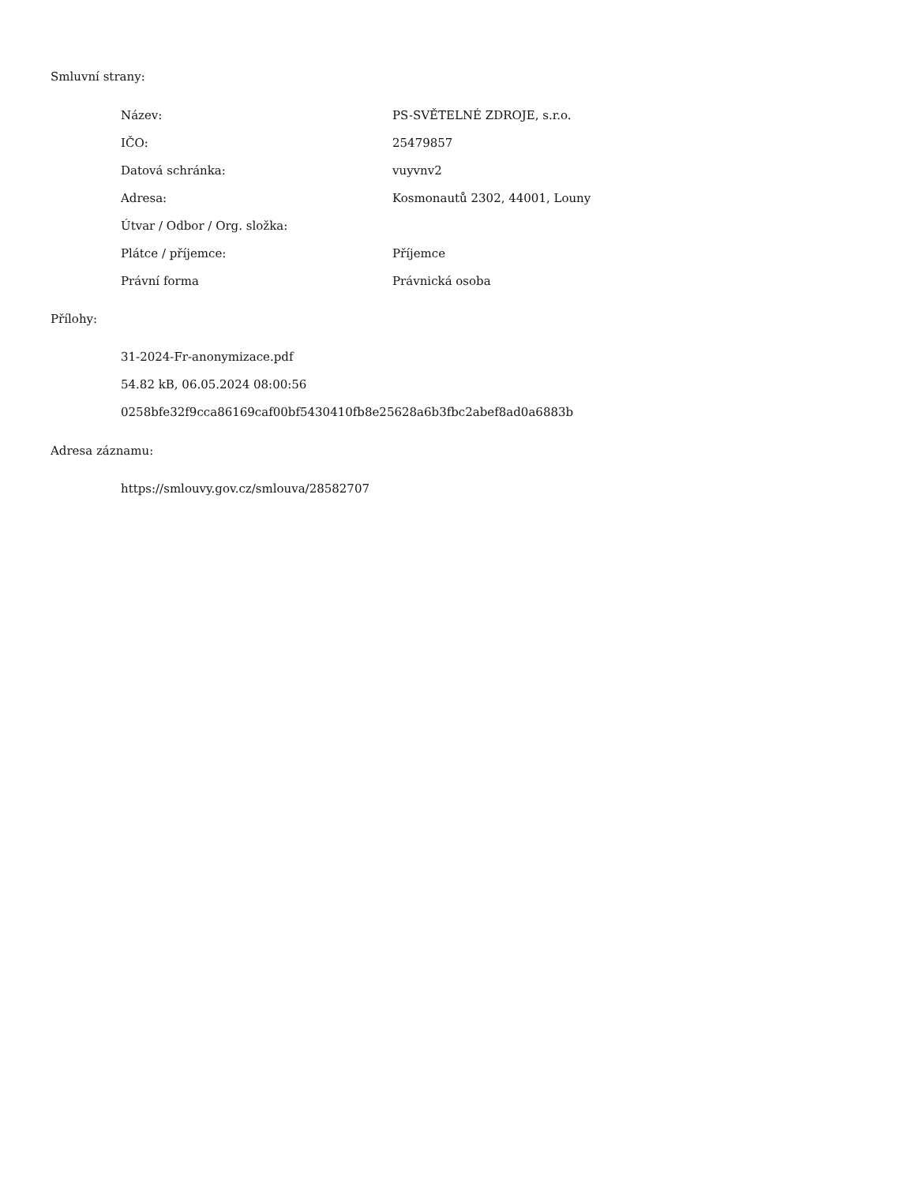Smluvní strany:
| Název: | PS-SVĚTELNÉ ZDROJE, s.r.o. |
| IČO: | 25479857 |
| Datová schránka: | vuyvnv2 |
| Adresa: | Kosmonautů 2302, 44001, Louny |
| Útvar / Odbor / Org. složka: | |
| Plátce / příjemce: | Příjemce |
| Právní forma | Právnická osoba |
Přílohy:
31-2024-Fr-anonymizace.pdf
54.82 kB, 06.05.2024 08:00:56
0258bfe32f9cca86169caf00bf5430410fb8e25628a6b3fbc2abef8ad0a6883b
Adresa záznamu:
https://smlouvy.gov.cz/smlouva/28582707